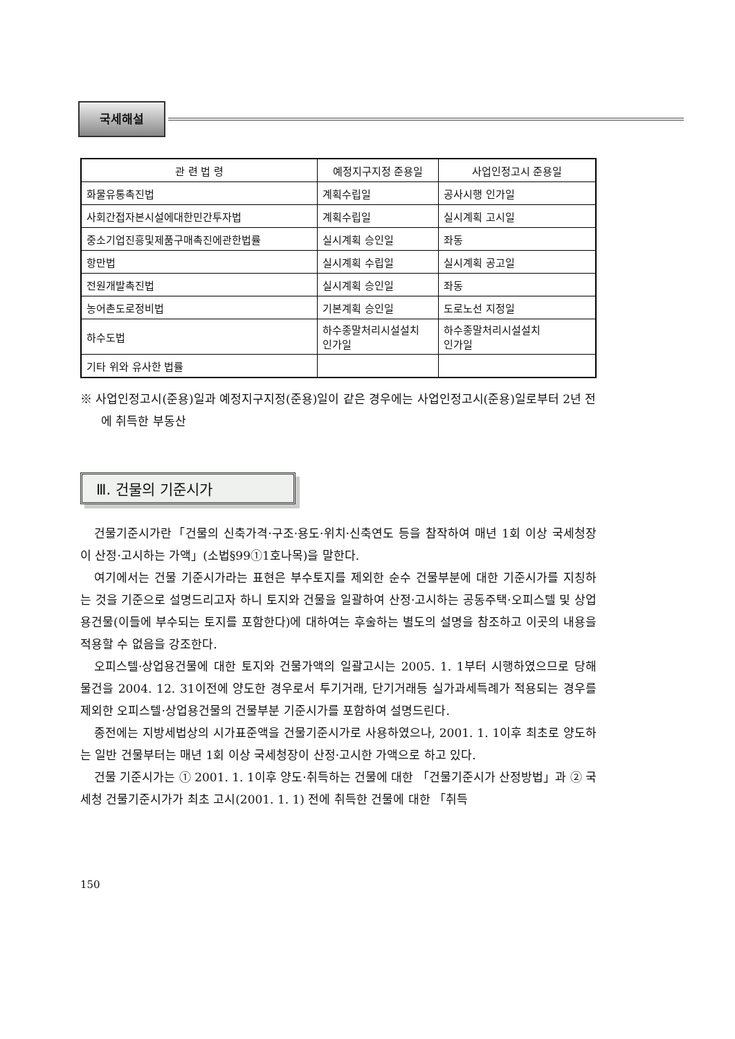국세해설
| 관 련 법 령 | 예정지구지정 준용일 | 사업인정고시 준용일 |
| --- | --- | --- |
| 화물유통촉진법 | 계획수립일 | 공사시행 인가일 |
| 사회간접자본시설에대한민간투자법 | 계획수립일 | 실시계획 고시일 |
| 중소기업진흥및제품구매촉진에관한법률 | 실시계획 승인일 | 좌동 |
| 항만법 | 실시계획 수립일 | 실시계획 공고일 |
| 전원개발촉진법 | 실시계획 승인일 | 좌동 |
| 농어촌도로정비법 | 기본계획 승인일 | 도로노선 지정일 |
| 하수도법 | 하수종말처리시설설치 인가일 | 하수종말처리시설설치 인가일 |
| 기타 위와 유사한 법률 | | |
※ 사업인정고시(준용)일과 예정지구지정(준용)일이 같은 경우에는 사업인정고시(준용)일로부터 2년 전에 취득한 부동산
Ⅲ. 건물의 기준시가
건물기준시가란「건물의 신축가격·구조·용도·위치·신축연도 등을 참작하여 매년 1회 이상 국세청장이 산정·고시하는 가액」(소법§99①1호나목)을 말한다.
여기에서는 건물 기준시가라는 표현은 부수토지를 제외한 순수 건물부분에 대한 기준시가를 지칭하는 것을 기준으로 설명드리고자 하니 토지와 건물을 일괄하여 산정·고시하는 공동주택·오피스텔 및 상업용건물(이들에 부수되는 토지를 포함한다)에 대하여는 후술하는 별도의 설명을 참조하고 이곳의 내용을 적용할 수 없음을 강조한다.
오피스텔·상업용건물에 대한 토지와 건물가액의 일괄고시는 2005. 1. 1부터 시행하였으므로 당해 물건을 2004. 12. 31이전에 양도한 경우로서 투기거래, 단기거래등 실가과세특례가 적용되는 경우를 제외한 오피스텔·상업용건물의 건물부분 기준시가를 포함하여 설명드린다.
종전에는 지방세법상의 시가표준액을 건물기준시가로 사용하였으나, 2001. 1. 1이후 최초로 양도하는 일반 건물부터는 매년 1회 이상 국세청장이 산정·고시한 가액으로 하고 있다.
건물 기준시가는 ① 2001. 1. 1이후 양도·취득하는 건물에 대한 「건물기준시가 산정방법」과 ② 국세청 건물기준시가가 최초 고시(2001. 1. 1) 전에 취득한 건물에 대한 「취득
150